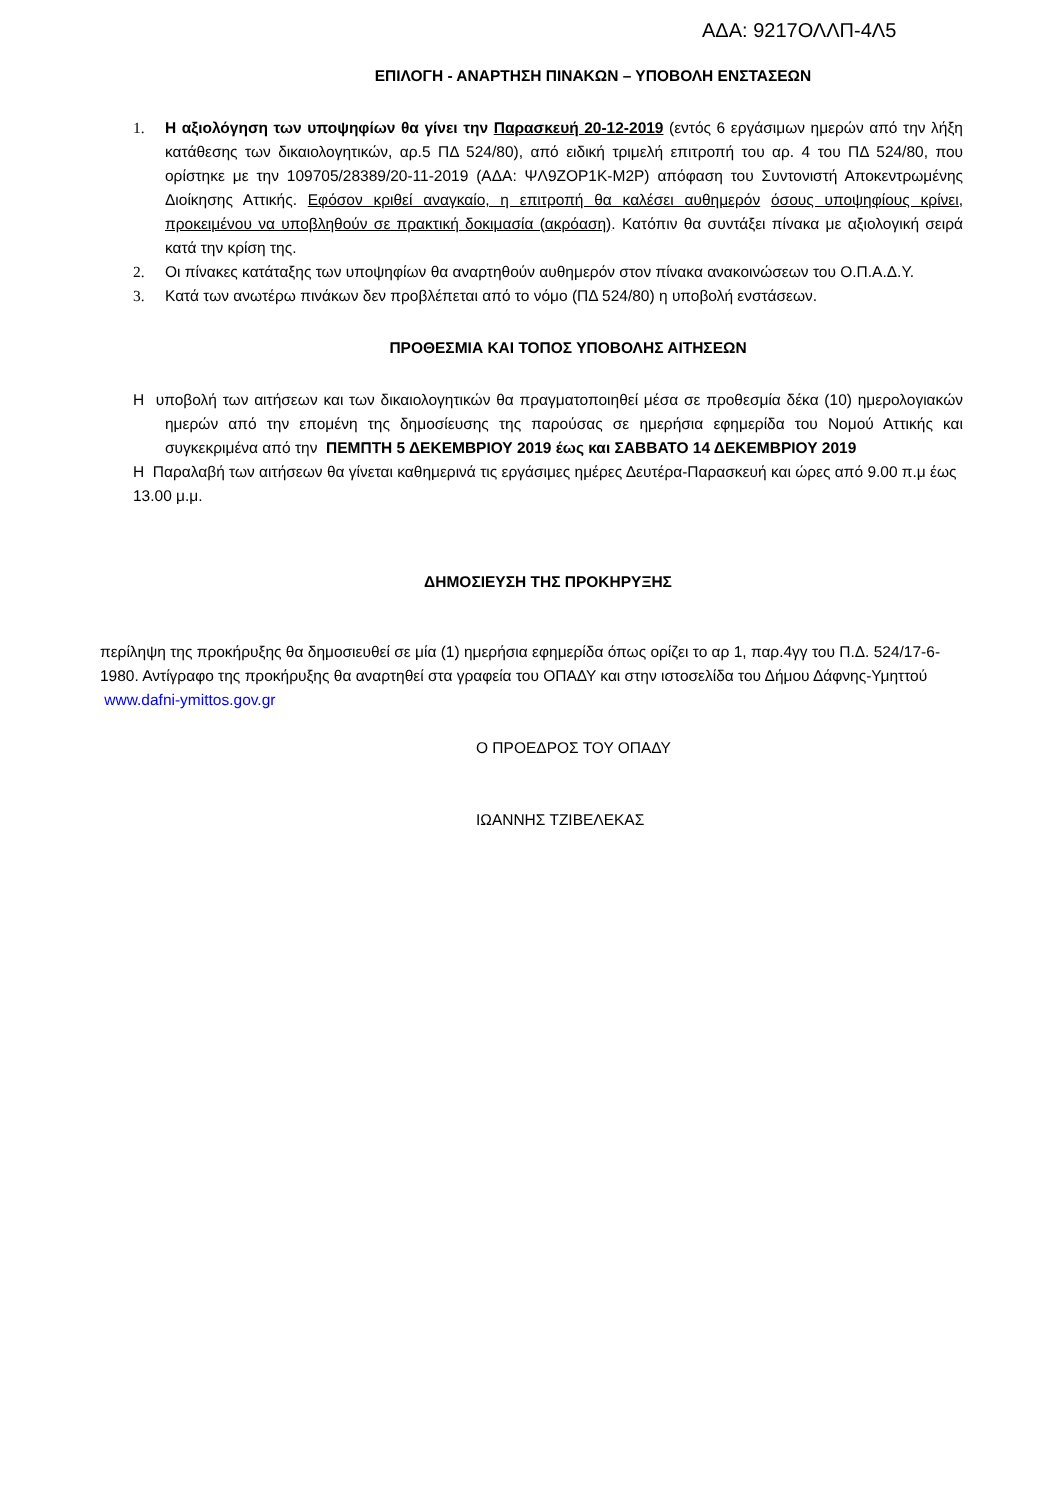ΑΔΑ: 9217ΟΛΛΠ-4Λ5
ΕΠΙΛΟΓΗ - ΑΝΑΡΤΗΣΗ ΠΙΝΑΚΩΝ – ΥΠΟΒΟΛΗ ΕΝΣΤΑΣΕΩΝ
1. Η αξιολόγηση των υποψηφίων θα γίνει την Παρασκευή 20-12-2019 (εντός 6 εργάσιμων ημερών από την λήξη κατάθεσης των δικαιολογητικών, αρ.5 ΠΔ 524/80), από ειδική τριμελή επιτροπή του αρ. 4 του ΠΔ 524/80, που ορίστηκε με την 109705/28389/20-11-2019 (ΑΔΑ: ΨΛ9ΖΟΡ1Κ-Μ2Ρ) απόφαση του Συντονιστή Αποκεντρωμένης Διοίκησης Αττικής. Εφόσον κριθεί αναγκαίο, η επιτροπή θα καλέσει αυθημερόν όσους υποψηφίους κρίνει, προκειμένου να υποβληθούν σε πρακτική δοκιμασία (ακρόαση). Κατόπιν θα συντάξει πίνακα με αξιολογική σειρά κατά την κρίση της.
2. Οι πίνακες κατάταξης των υποψηφίων θα αναρτηθούν αυθημερόν στον πίνακα ανακοινώσεων του Ο.Π.Α.Δ.Υ.
3. Κατά των ανωτέρω πινάκων δεν προβλέπεται από το νόμο (ΠΔ 524/80) η υποβολή ενστάσεων.
ΠΡΟΘΕΣΜΙΑ ΚΑΙ ΤΟΠΟΣ ΥΠΟΒΟΛΗΣ ΑΙΤΗΣΕΩΝ
Η υποβολή των αιτήσεων και των δικαιολογητικών θα πραγματοποιηθεί μέσα σε προθεσμία δέκα (10) ημερολογιακών ημερών από την επομένη της δημοσίευσης της παρούσας σε ημερήσια εφημερίδα του Νομού Αττικής και συγκεκριμένα από την ΠΕΜΠΤΗ 5 ΔΕΚΕΜΒΡΙΟΥ 2019 έως και ΣΑΒΒΑΤΟ 14 ΔΕΚΕΜΒΡΙΟΥ 2019
Η Παραλαβή των αιτήσεων θα γίνεται καθημερινά τις εργάσιμες ημέρες Δευτέρα-Παρασκευή και ώρες από 9.00 π.μ έως 13.00 μ.μ.
ΔΗΜΟΣΙΕΥΣΗ ΤΗΣ ΠΡΟΚΗΡΥΞΗΣ
περίληψη της προκήρυξης θα δημοσιευθεί σε μία (1) ημερήσια εφημερίδα όπως ορίζει το αρ 1, παρ.4γγ του Π.Δ. 524/17-6-1980. Αντίγραφο της προκήρυξης θα αναρτηθεί στα γραφεία του ΟΠΑΔΥ και στην ιστοσελίδα του Δήμου Δάφνης-Υμηττού www.dafni-ymittos.gov.gr
Ο ΠΡΟΕΔΡΟΣ ΤΟΥ ΟΠΑΔΥ
ΙΩΑΝΝΗΣ ΤΖΙΒΕΛΕΚΑΣ